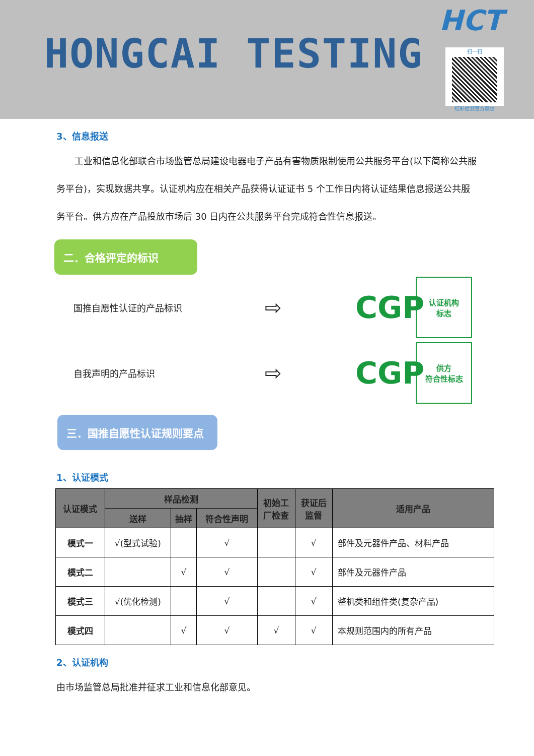HONGCAI TESTING
HCT
扫一扫
虹彩检测官方微信
3、信息报送
  工业和信息化部联合市场监管总局建设电器电子产品有害物质限制使用公共服务平台(以下简称公共服务平台)，实现数据共享。认证机构应在相关产品获得认证证书 5 个工作日内将认证结果信息报送公共服务平台。供方应在产品投放市场后 30 日内在公共服务平台完成符合性信息报送。
二．合格评定的标识
国推自愿性认证的产品标识
⇨
CGP
认证机构
标志
自我声明的产品标识
⇨
CGP
供方
符合性标志
三．国推自愿性认证规则要点
1、认证模式
| 认证模式 | 样品检测 | | | 初始工 厂检查 | 获证后 监督 | 适用产品 |
| --- | --- | --- | --- | --- | --- | --- |
| | 送样 | 抽样 | 符合性声明 | | | |
| 模式一 | √(型式试验) | | √ | | √ | 部件及元器件产品、材料产品 |
| 模式二 | | √ | √ | | √ | 部件及元器件产品 |
| 模式三 | √(优化检测) | | √ | | √ | 整机类和组件类(复杂产品) |
| 模式四 | | √ | √ | √ | √ | 本规则范围内的所有产品 |
2、认证机构
由市场监管总局批准并征求工业和信息化部意见。